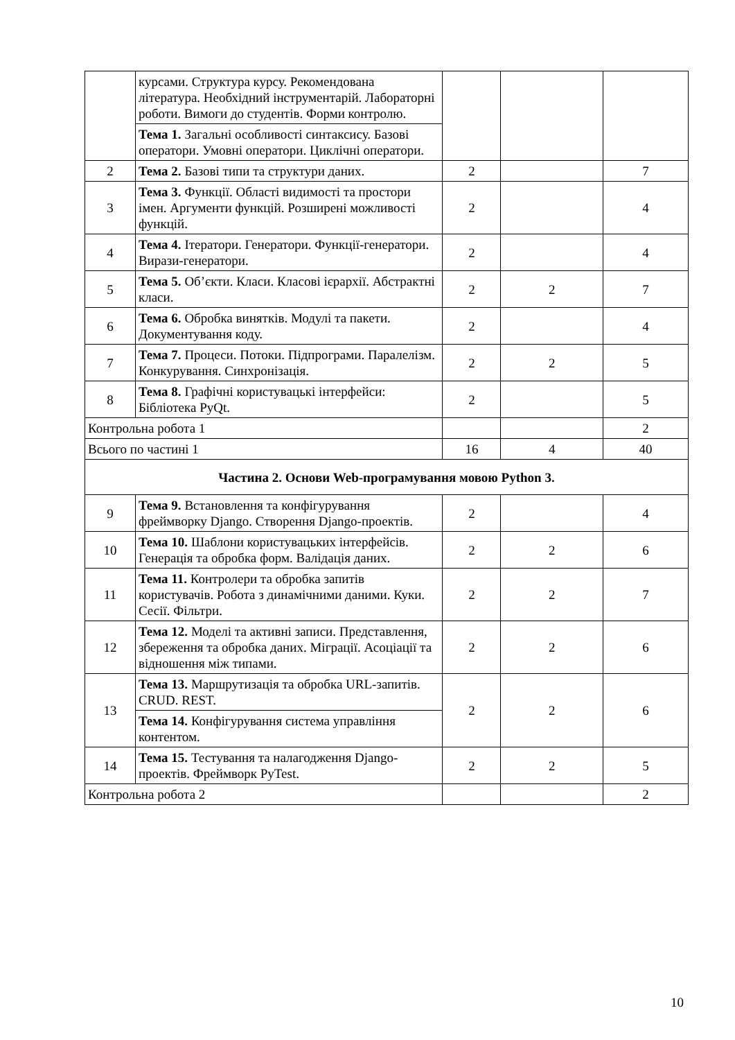| | курсами. Структура курсу. Рекомендована література. Необхідний інструментарій. Лабораторні роботи. Вимоги до студентів. Форми контролю. | | | |
| | Тема 1. Загальні особливості синтаксису. Базові оператори. Умовні оператори. Циклічні оператори. | | | |
| 2 | Тема 2. Базові типи та структури даних. | 2 | | 7 |
| 3 | Тема 3. Функції. Області видимості та простори імен. Аргументи функцій. Розширені можливості функцій. | 2 | | 4 |
| 4 | Тема 4. Ітератори. Генератори. Функції-генератори. Вирази-генератори. | 2 | | 4 |
| 5 | Тема 5. Об’єкти. Класи. Класові ієрархії. Абстрактні класи. | 2 | 2 | 7 |
| 6 | Тема 6. Обробка винятків. Модулі та пакети. Документування коду. | 2 | | 4 |
| 7 | Тема 7. Процеси. Потоки. Підпрограми. Паралелізм. Конкурування. Синхронізація. | 2 | 2 | 5 |
| 8 | Тема 8. Графічні користувацькі інтерфейси: Бібліотека PyQt. | 2 | | 5 |
| Контрольна робота 1 | | | | 2 |
| Всього по частині 1 | | 16 | 4 | 40 |
| Частина 2. Основи Web-програмування мовою Python 3. | | | | |
| 9 | Тема 9. Встановлення та конфігурування фреймворку Django. Створення Django-проектів. | 2 | | 4 |
| 10 | Тема 10. Шаблони користувацьких інтерфейсів. Генерація та обробка форм. Валідація даних. | 2 | 2 | 6 |
| 11 | Тема 11. Контролери та обробка запитів користувачів. Робота з динамічними даними. Куки. Сесії. Фільтри. | 2 | 2 | 7 |
| 12 | Тема 12. Моделі та активні записи. Представлення, збереження та обробка даних. Міграції. Асоціації та відношення між типами. | 2 | 2 | 6 |
| 13 | Тема 13. Маршрутизація та обробка URL-запитів. CRUD. REST. | 2 | 2 | 6 |
| | Тема 14. Конфігурування система управління контентом. | | | |
| 14 | Тема 15. Тестування та налагодження Django-проектів. Фреймворк PyTest. | 2 | 2 | 5 |
| Контрольна робота 2 | | | | 2 |
10